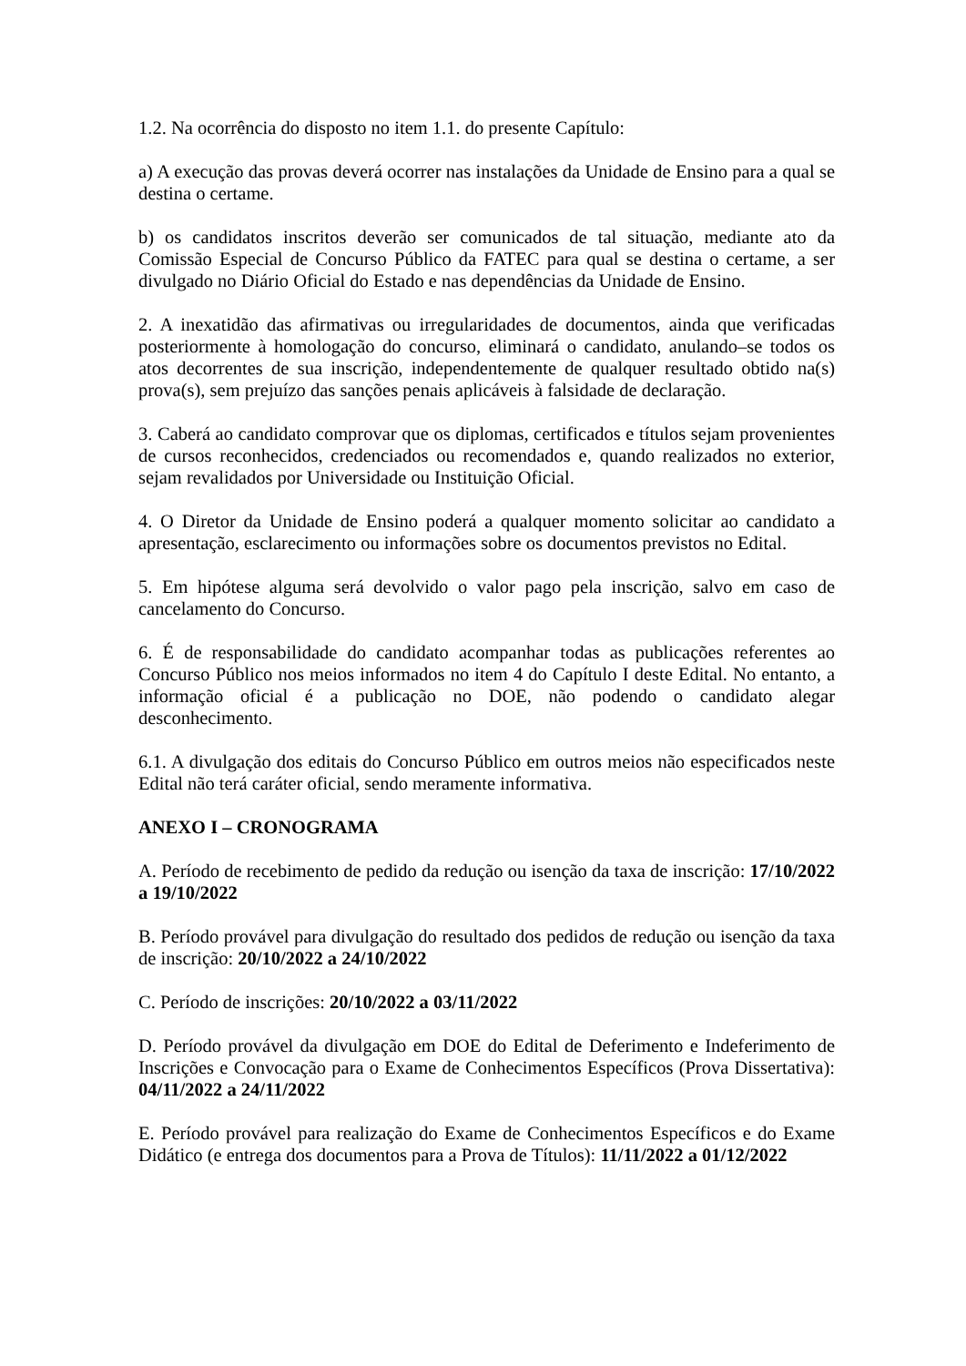1.2. Na ocorrência do disposto no item 1.1. do presente Capítulo:
a) A execução das provas deverá ocorrer nas instalações da Unidade de Ensino para a qual se destina o certame.
b) os candidatos inscritos deverão ser comunicados de tal situação, mediante ato da Comissão Especial de Concurso Público da FATEC para qual se destina o certame, a ser divulgado no Diário Oficial do Estado e nas dependências da Unidade de Ensino.
2. A inexatidão das afirmativas ou irregularidades de documentos, ainda que verificadas posteriormente à homologação do concurso, eliminará o candidato, anulando–se todos os atos decorrentes de sua inscrição, independentemente de qualquer resultado obtido na(s) prova(s), sem prejuízo das sanções penais aplicáveis à falsidade de declaração.
3. Caberá ao candidato comprovar que os diplomas, certificados e títulos sejam provenientes de cursos reconhecidos, credenciados ou recomendados e, quando realizados no exterior, sejam revalidados por Universidade ou Instituição Oficial.
4. O Diretor da Unidade de Ensino poderá a qualquer momento solicitar ao candidato a apresentação, esclarecimento ou informações sobre os documentos previstos no Edital.
5. Em hipótese alguma será devolvido o valor pago pela inscrição, salvo em caso de cancelamento do Concurso.
6. É de responsabilidade do candidato acompanhar todas as publicações referentes ao Concurso Público nos meios informados no item 4 do Capítulo I deste Edital. No entanto, a informação oficial é a publicação no DOE, não podendo o candidato alegar desconhecimento.
6.1. A divulgação dos editais do Concurso Público em outros meios não especificados neste Edital não terá caráter oficial, sendo meramente informativa.
ANEXO I – CRONOGRAMA
A. Período de recebimento de pedido da redução ou isenção da taxa de inscrição: 17/10/2022 a 19/10/2022
B. Período provável para divulgação do resultado dos pedidos de redução ou isenção da taxa de inscrição: 20/10/2022 a 24/10/2022
C. Período de inscrições: 20/10/2022 a 03/11/2022
D. Período provável da divulgação em DOE do Edital de Deferimento e Indeferimento de Inscrições e Convocação para o Exame de Conhecimentos Específicos (Prova Dissertativa): 04/11/2022 a 24/11/2022
E. Período provável para realização do Exame de Conhecimentos Específicos e do Exame Didático (e entrega dos documentos para a Prova de Títulos): 11/11/2022 a 01/12/2022